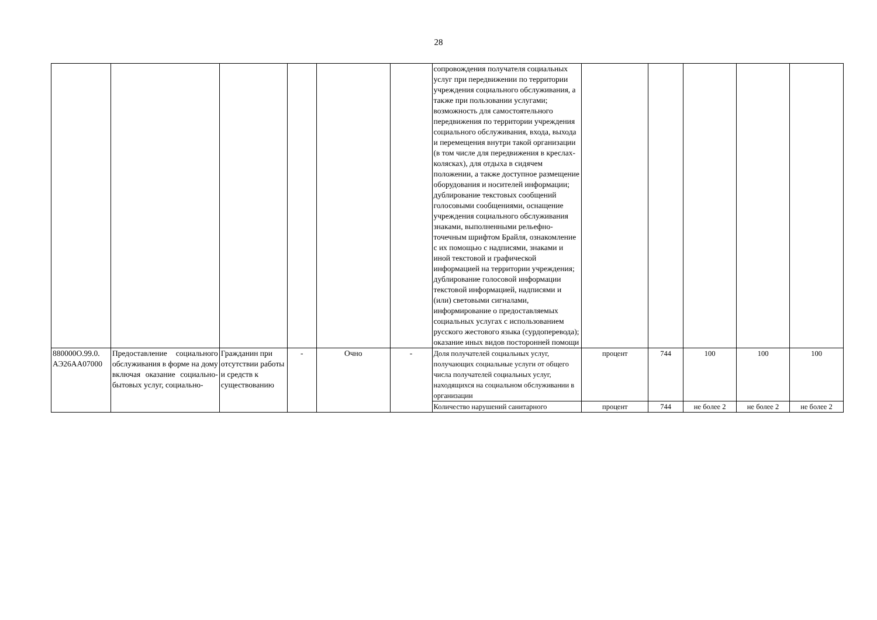28
| | | | | | | сопровождения получателя социальных услуг при передвижении по территории учреждения социального обслуживания, а также при пользовании услугами; возможность для самостоятельного передвижения по территории учреждения социального обслуживания, входа, выхода и перемещения внутри такой организации (в том числе для передвижения в креслах-колясках), для отдыха в сидячем положении, а также доступное размещение оборудования и носителей информации; дублирование текстовых сообщений голосовыми сообщениями, оснащение учреждения социального обслуживания знаками, выполненными рельефно-точечным шрифтом Брайля, ознакомление с их помощью с надписями, знаками и иной текстовой и графической информацией на территории учреждения; дублирование голосовой информации текстовой информацией, надписями и (или) световыми сигналами, информирование о предоставляемых социальных услугах с использованием русского жестового языка (сурдоперевода); оказание иных видов посторонней помощи | | | | | |
| 880000О.99.0. АЭ26АА07000 | Предоставление социального обслуживания в форме на дому включая оказание социально-бытовых услуг, социально- | Гражданин при отсутствии работы и средств к существованию | - | Очно | - | Доля получателей социальных услуг, получающих социальные услуги от общего числа получателей социальных услуг, находящихся на социальном обслуживании в организации | процент | 744 | 100 | 100 | 100 |
| | | | | | | Количество нарушений санитарного | процент | 744 | не более 2 | не более 2 | не более 2 |